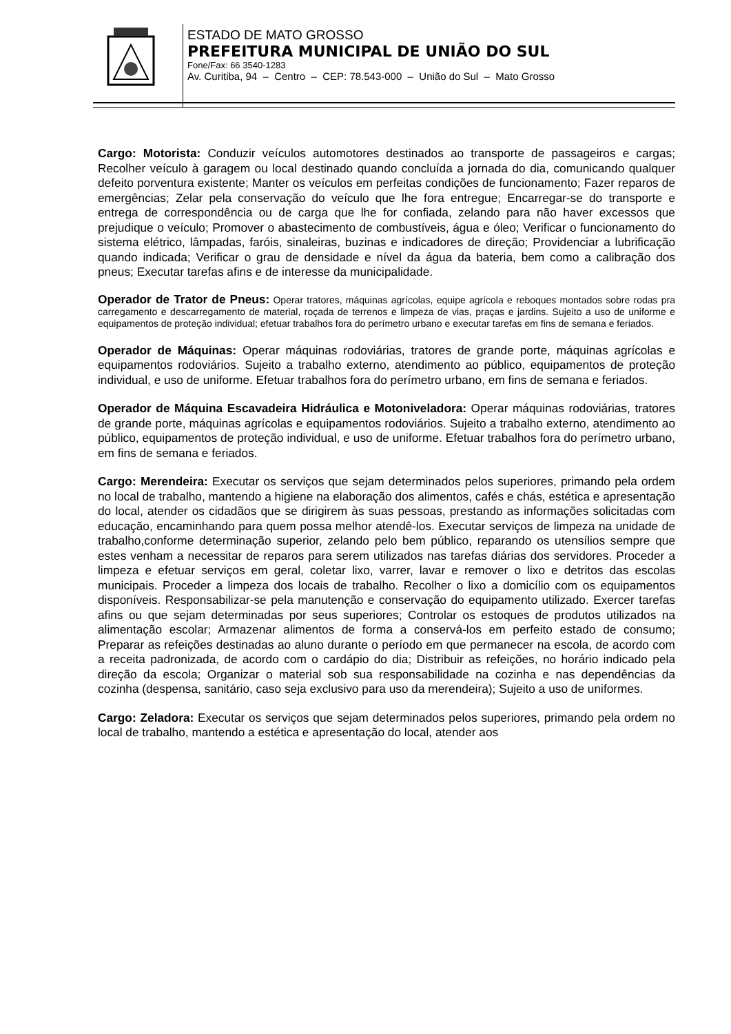ESTADO DE MATO GROSSO
PREFEITURA MUNICIPAL DE UNIÃO DO SUL
Fone/Fax: 66 3540-1283
Av. Curitiba, 94 – Centro – CEP: 78.543-000 – União do Sul – Mato Grosso
Cargo: Motorista: Conduzir veículos automotores destinados ao transporte de passageiros e cargas; Recolher veículo à garagem ou local destinado quando concluída a jornada do dia, comunicando qualquer defeito porventura existente; Manter os veículos em perfeitas condições de funcionamento; Fazer reparos de emergências; Zelar pela conservação do veículo que lhe fora entregue; Encarregar-se do transporte e entrega de correspondência ou de carga que lhe for confiada, zelando para não haver excessos que prejudique o veículo; Promover o abastecimento de combustíveis, água e óleo; Verificar o funcionamento do sistema elétrico, lâmpadas, faróis, sinaleiras, buzinas e indicadores de direção; Providenciar a lubrificação quando indicada; Verificar o grau de densidade e nível da água da bateria, bem como a calibração dos pneus; Executar tarefas afins e de interesse da municipalidade.
Operador de Trator de Pneus: Operar tratores, máquinas agrícolas, equipe agrícola e reboques montados sobre rodas pra carregamento e descarregamento de material, roçada de terrenos e limpeza de vias, praças e jardins. Sujeito a uso de uniforme e equipamentos de proteção individual; efetuar trabalhos fora do perímetro urbano e executar tarefas em fins de semana e feriados.
Operador de Máquinas: Operar máquinas rodoviárias, tratores de grande porte, máquinas agrícolas e equipamentos rodoviários. Sujeito a trabalho externo, atendimento ao público, equipamentos de proteção individual, e uso de uniforme. Efetuar trabalhos fora do perímetro urbano, em fins de semana e feriados.
Operador de Máquina Escavadeira Hidráulica e Motoniveladora: Operar máquinas rodoviárias, tratores de grande porte, máquinas agrícolas e equipamentos rodoviários. Sujeito a trabalho externo, atendimento ao público, equipamentos de proteção individual, e uso de uniforme. Efetuar trabalhos fora do perímetro urbano, em fins de semana e feriados.
Cargo: Merendeira: Executar os serviços que sejam determinados pelos superiores, primando pela ordem no local de trabalho, mantendo a higiene na elaboração dos alimentos, cafés e chás, estética e apresentação do local, atender os cidadãos que se dirigirem às suas pessoas, prestando as informações solicitadas com educação, encaminhando para quem possa melhor atendê-los. Executar serviços de limpeza na unidade de trabalho,conforme determinação superior, zelando pelo bem público, reparando os utensílios sempre que estes venham a necessitar de reparos para serem utilizados nas tarefas diárias dos servidores. Proceder a limpeza e efetuar serviços em geral, coletar lixo, varrer, lavar e remover o lixo e detritos das escolas municipais. Proceder a limpeza dos locais de trabalho. Recolher o lixo a domicílio com os equipamentos disponíveis. Responsabilizar-se pela manutenção e conservação do equipamento utilizado. Exercer tarefas afins ou que sejam determinadas por seus superiores; Controlar os estoques de produtos utilizados na alimentação escolar; Armazenar alimentos de forma a conservá-los em perfeito estado de consumo; Preparar as refeições destinadas ao aluno durante o período em que permanecer na escola, de acordo com a receita padronizada, de acordo com o cardápio do dia; Distribuir as refeições, no horário indicado pela direção da escola; Organizar o material sob sua responsabilidade na cozinha e nas dependências da cozinha (despensa, sanitário, caso seja exclusivo para uso da merendeira); Sujeito a uso de uniformes.
Cargo: Zeladora: Executar os serviços que sejam determinados pelos superiores, primando pela ordem no local de trabalho, mantendo a estética e apresentação do local, atender aos